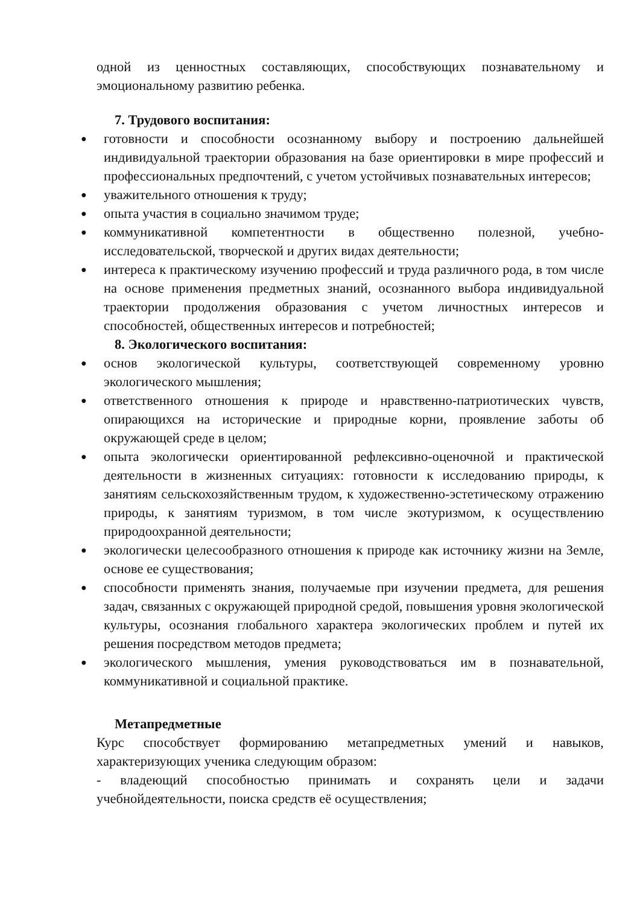одной из ценностных составляющих, способствующих познавательному и эмоциональному развитию ребенка.
7. Трудового воспитания:
● готовности и способности осознанному выбору и построению дальнейшей индивидуальной траектории образования на базе ориентировки в мире профессий и профессиональных предпочтений, с учетом устойчивых познавательных интересов;
● уважительного отношения к труду;
● опыта участия в социально значимом труде;
● коммуникативной компетентности в общественно полезной, учебно-исследовательской, творческой и других видах деятельности;
● интереса к практическому изучению профессий и труда различного рода, в том числе на основе применения предметных знаний, осознанного выбора индивидуальной траектории продолжения образования с учетом личностных интересов и способностей, общественных интересов и потребностей;
8. Экологического воспитания:
● основ экологической культуры, соответствующей современному уровню экологического мышления;
● ответственного отношения к природе и нравственно-патриотических чувств, опирающихся на исторические и природные корни, проявление заботы об окружающей среде в целом;
● опыта экологически ориентированной рефлексивно-оценочной и практической деятельности в жизненных ситуациях: готовности к исследованию природы, к занятиям сельскохозяйственным трудом, к художественно-эстетическому отражению природы, к занятиям туризмом, в том числе экотуризмом, к осуществлению природоохранной деятельности;
● экологически целесообразного отношения к природе как источнику жизни на Земле, основе ее существования;
● способности применять знания, получаемые при изучении предмета, для решения задач, связанных с окружающей природной средой, повышения уровня экологической культуры, осознания глобального характера экологических проблем и путей их решения посредством методов предмета;
● экологического мышления, умения руководствоваться им в познавательной, коммуникативной и социальной практике.
Метапредметные
Курс способствует формированию метапредметных умений и навыков, характеризующих ученика следующим образом:
- владеющий способностью принимать и сохранять цели и задачи учебнойдеятельности, поиска средств её осуществления;